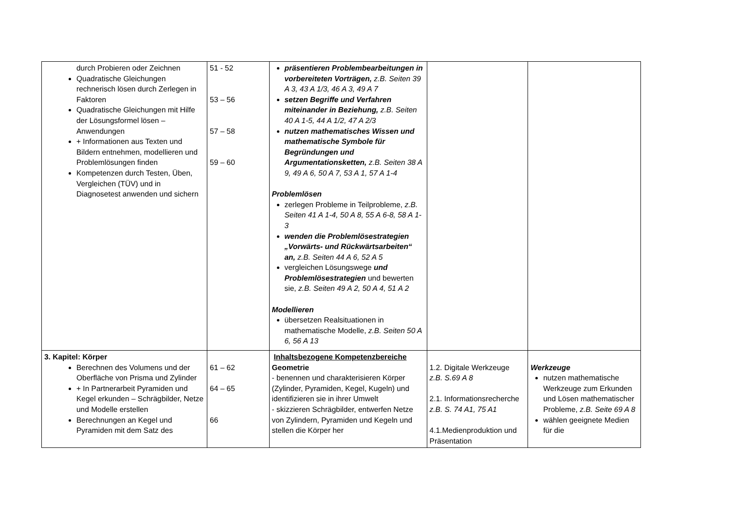| durch Probieren oder Zeichnen Quadratische Gleichungen rechnerisch lösen durch Zerlegen in Faktoren Quadratische Gleichungen mit Hilfe der Lösungsformel lösen – Anwendungen + Informationen aus Texten und Bildern entnehmen, modellieren und Problemlösungen finden Kompetenzen durch Testen, Üben, Vergleichen (TÜV) und in Diagnosetest anwenden und sichern | 51 - 52 53 – 56 57 – 58 59 – 60 | präsentieren Problembearbeitungen in vorbereiteten Vorträgen, z.B. Seiten 39 A 3, 43 A 1/3, 46 A 3, 49 A 7 setzen Begriffe und Verfahren miteinander in Beziehung, z.B. Seiten 40 A 1-5, 44 A 1/2, 47 A 2/3 nutzen mathematisches Wissen und mathematische Symbole für Begründungen und Argumentationsketten, z.B. Seiten 38 A 9, 49 A 6, 50 A 7, 53 A 1, 57 A 1-4 Problemlösen zerlegen Probleme in Teilprobleme, z.B. Seiten 41 A 1-4, 50 A 8, 55 A 6-8, 58 A 1-3 wenden die Problemlösestrategien „Vorwärts- und Rückwärtsarbeiten“ an, z.B. Seiten 44 A 6, 52 A 5 vergleichen Lösungswege und Problemlösestrategien und bewerten sie, z.B. Seiten 49 A 2, 50 A 4, 51 A 2 Modellieren übersetzen Realsituationen in mathematische Modelle, z.B. Seiten 50 A 6, 56 A 13 | | |
| 3. Kapitel: Körper Berechnen des Volumens und der Oberfläche von Prisma und Zylinder + In Partnerarbeit Pyramiden und Kegel erkunden – Schrägbilder, Netze und Modelle erstellen Berechnungen an Kegel und Pyramiden mit dem Satz des | 61 – 62 64 – 65 66 | Inhaltsbezogene Kompetenzbereiche Geometrie - benennen und charakterisieren Körper (Zylinder, Pyramiden, Kegel, Kugeln) und identifizieren sie in ihrer Umwelt - skizzieren Schrägbilder, entwerfen Netze von Zylindern, Pyramiden und Kegeln und stellen die Körper her | 1.2. Digitale Werkzeuge z.B. S.69 A 8 2.1. Informationsrecherche z.B. S. 74 A1, 75 A1 4.1.Medienproduktion und Präsentation | Werkzeuge nutzen mathematische Werkzeuge zum Erkunden und Lösen mathematischer Probleme, z.B. Seite 69 A 8 wählen geeignete Medien für die |